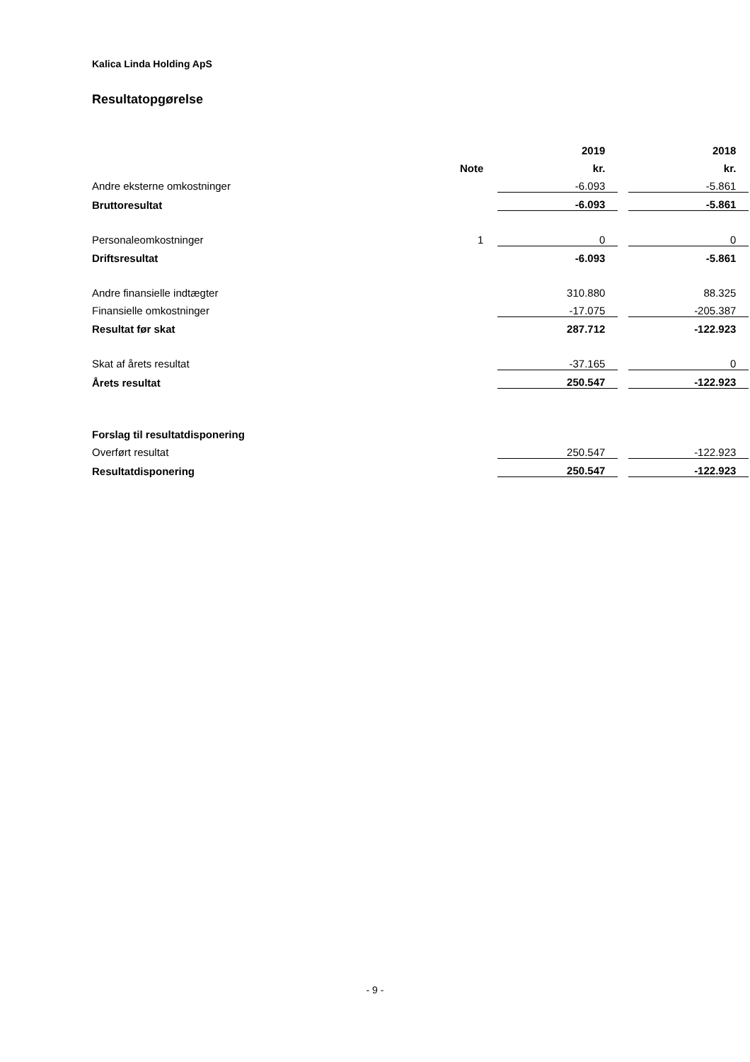Kalica Linda Holding ApS
Resultatopgørelse
| | | | 2019 | | 2018 |
| --- | --- | --- | --- | --- | --- |
| | Note | | kr. | | kr. |
| Andre eksterne omkostninger | | | -6.093 | | -5.861 |
| Bruttoresultat | | | -6.093 | | -5.861 |
| Personaleomkostninger | 1 | | 0 | | 0 |
| Driftsresultat | | | -6.093 | | -5.861 |
| Andre finansielle indtægter | | | 310.880 | | 88.325 |
| Finansielle omkostninger | | | -17.075 | | -205.387 |
| Resultat før skat | | | 287.712 | | -122.923 |
| Skat af årets resultat | | | -37.165 | | 0 |
| Årets resultat | | | 250.547 | | -122.923 |
| Forslag til resultatdisponering | | | | | |
| Overført resultat | | | 250.547 | | -122.923 |
| Resultatdisponering | | | 250.547 | | -122.923 |
- 9 -